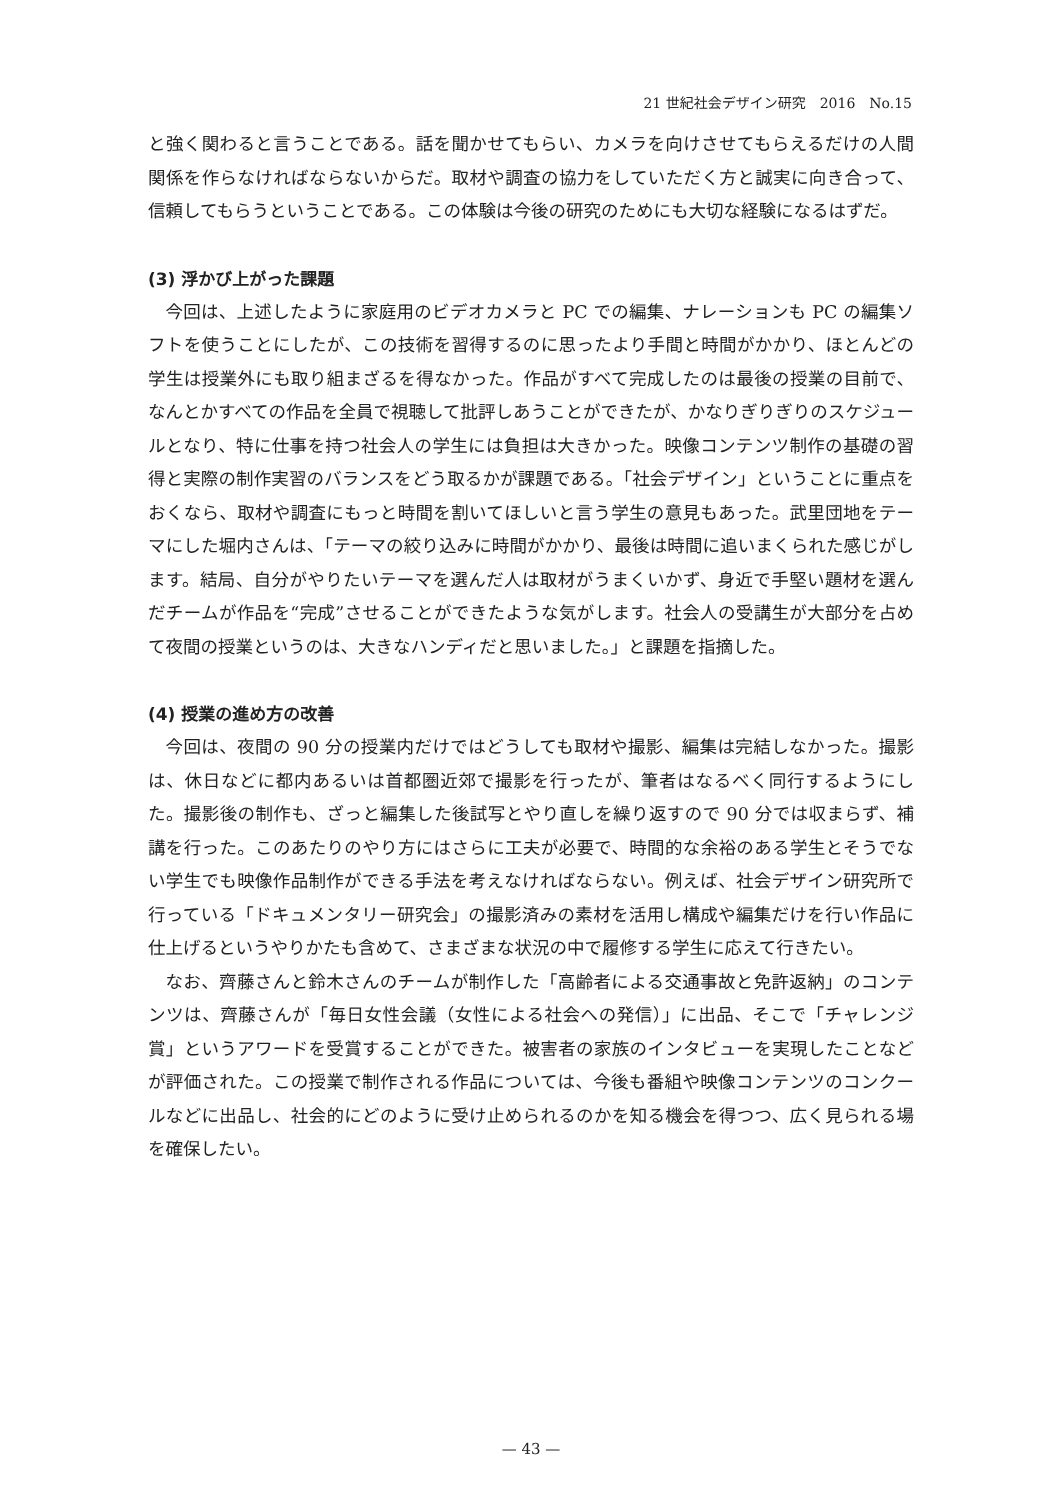21 世紀社会デザイン研究　2016　No.15
と強く関わると言うことである。話を聞かせてもらい、カメラを向けさせてもらえるだけの人間関係を作らなければならないからだ。取材や調査の協力をしていただく方と誠実に向き合って、信頼してもらうということである。この体験は今後の研究のためにも大切な経験になるはずだ。
(3) 浮かび上がった課題
今回は、上述したように家庭用のビデオカメラと PC での編集、ナレーションも PC の編集ソフトを使うことにしたが、この技術を習得するのに思ったより手間と時間がかかり、ほとんどの学生は授業外にも取り組まざるを得なかった。作品がすべて完成したのは最後の授業の目前で、なんとかすべての作品を全員で視聴して批評しあうことができたが、かなりぎりぎりのスケジュールとなり、特に仕事を持つ社会人の学生には負担は大きかった。映像コンテンツ制作の基礎の習得と実際の制作実習のバランスをどう取るかが課題である。「社会デザイン」ということに重点をおくなら、取材や調査にもっと時間を割いてほしいと言う学生の意見もあった。武里団地をテーマにした堀内さんは、「テーマの絞り込みに時間がかかり、最後は時間に追いまくられた感じがします。結局、自分がやりたいテーマを選んだ人は取材がうまくいかず、身近で手堅い題材を選んだチームが作品を“完成”させることができたような気がします。社会人の受講生が大部分を占めて夜間の授業というのは、大きなハンディだと思いました。」と課題を指摘した。
(4) 授業の進め方の改善
今回は、夜間の 90 分の授業内だけではどうしても取材や撮影、編集は完結しなかった。撮影は、休日などに都内あるいは首都圏近郊で撮影を行ったが、筆者はなるべく同行するようにした。撮影後の制作も、ざっと編集した後試写とやり直しを繰り返すので 90 分では収まらず、補講を行った。このあたりのやり方にはさらに工夫が必要で、時間的な余裕のある学生とそうでない学生でも映像作品制作ができる手法を考えなければならない。例えば、社会デザイン研究所で行っている「ドキュメンタリー研究会」の撮影済みの素材を活用し構成や編集だけを行い作品に仕上げるというやりかたも含めて、さまざまな状況の中で履修する学生に応えて行きたい。
なお、齊藤さんと鈴木さんのチームが制作した「高齢者による交通事故と免許返納」のコンテンツは、齊藤さんが「毎日女性会議（女性による社会への発信）」に出品、そこで「チャレンジ賞」というアワードを受賞することができた。被害者の家族のインタビューを実現したことなどが評価された。この授業で制作される作品については、今後も番組や映像コンテンツのコンクールなどに出品し、社会的にどのように受け止められるのかを知る機会を得つつ、広く見られる場を確保したい。
— 43 —